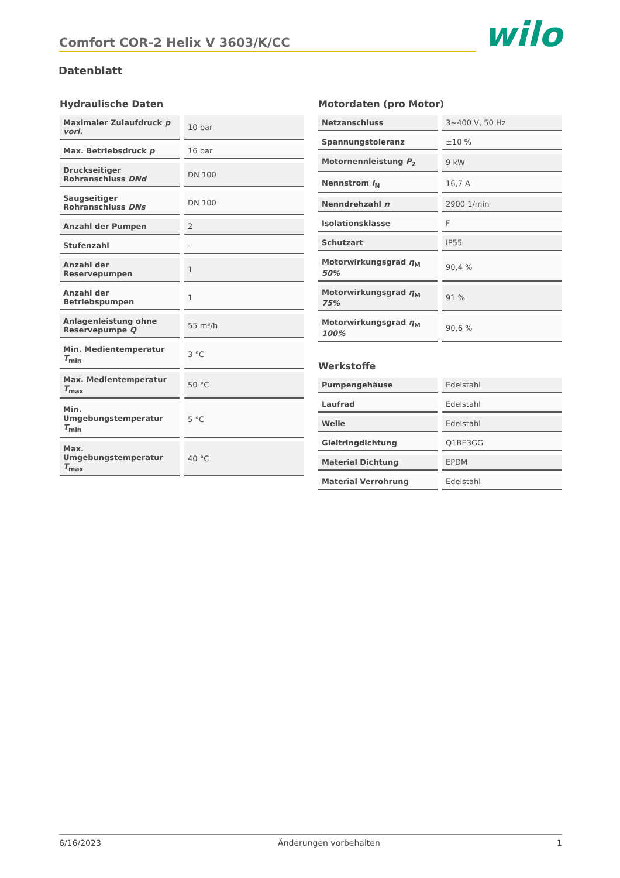Comfort COR-2 Helix V 3603/K/CC
wilo
Datenblatt
Hydraulische Daten
| Maximaler Zulaufdruck p vorl. | 10 bar |
| Max. Betriebsdruck p | 16 bar |
| Druckseitiger Rohranschluss DNd | DN 100 |
| Saugseitiger Rohranschluss DNs | DN 100 |
| Anzahl der Pumpen | 2 |
| Stufenzahl | - |
| Anzahl der Reservepumpen | 1 |
| Anzahl der Betriebspumpen | 1 |
| Anlagenleistung ohne Reservepumpe Q | 55 m³/h |
| Min. Medientemperatur T<sub>min</sub> | 3 °C |
| Max. Medientemperatur T<sub>max</sub> | 50 °C |
| Min. Umgebungstemperatur T<sub>min</sub> | 5 °C |
| Max. Umgebungstemperatur T<sub>max</sub> | 40 °C |
Motordaten (pro Motor)
| Netzanschluss | 3~400 V, 50 Hz |
| Spannungstoleranz | ±10 % |
| Motornennleistung P<sub>2</sub> | 9 kW |
| Nennstrom I<sub>N</sub> | 16,7 A |
| Nenndrehzahl n | 2900 1/min |
| Isolationsklasse | F |
| Schutzart | IP55 |
| Motorwirkungsgrad η<sub>M</sub> 50% | 90,4 % |
| Motorwirkungsgrad η<sub>M</sub> 75% | 91 % |
| Motorwirkungsgrad η<sub>M</sub> 100% | 90,6 % |
Werkstoffe
| Pumpengehäuse | Edelstahl |
| Laufrad | Edelstahl |
| Welle | Edelstahl |
| Gleitringdichtung | Q1BE3GG |
| Material Dichtung | EPDM |
| Material Verrohrung | Edelstahl |
6/16/2023 Änderungen vorbehalten 1